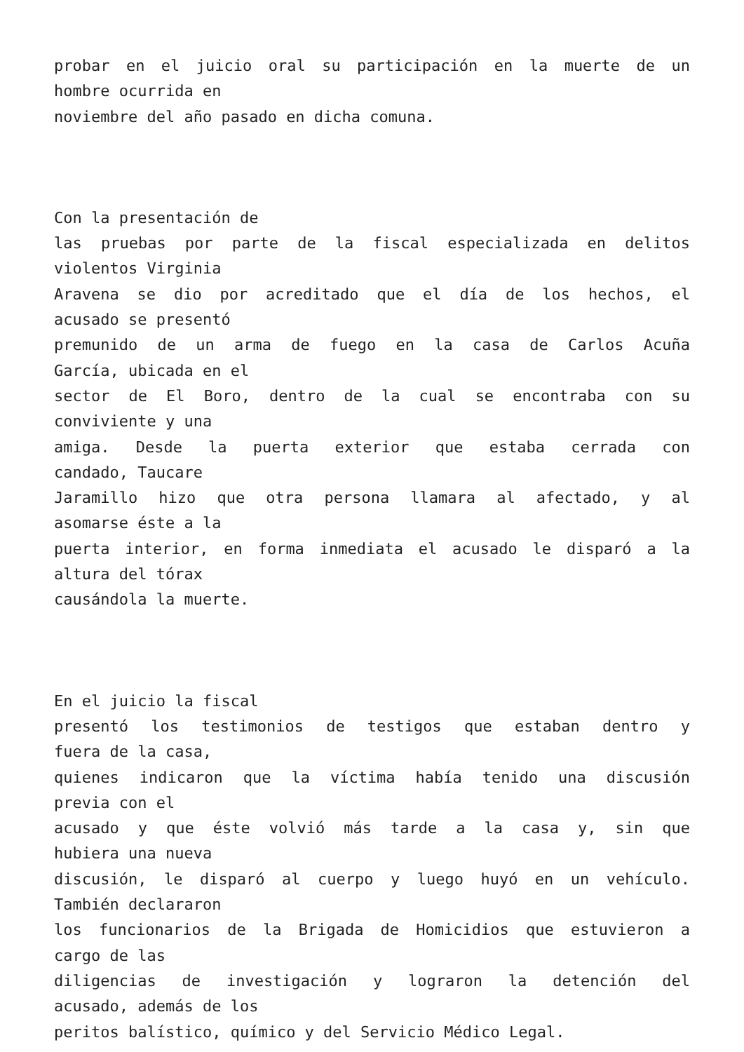probar en el juicio oral su participación en la muerte de un
hombre ocurrida en
noviembre del año pasado en dicha comuna.
Con la presentación de
las pruebas por parte de la fiscal especializada en delitos
violentos Virginia
Aravena se dio por acreditado que el día de los hechos, el
acusado se presentó
premunido de un arma de fuego en la casa de Carlos Acuña
García, ubicada en el
sector de El Boro, dentro de la cual se encontraba con su
conviviente y una
amiga. Desde la puerta exterior que estaba cerrada con
candado, Taucare
Jaramillo hizo que otra persona llamara al afectado, y al
asomarse éste a la
puerta interior, en forma inmediata el acusado le disparó a la
altura del tórax
causándola la muerte.
En el juicio la fiscal
presentó los testimonios de testigos que estaban dentro y
fuera de la casa,
quienes indicaron que la víctima había tenido una discusión
previa con el
acusado y que éste volvió más tarde a la casa y, sin que
hubiera una nueva
discusión, le disparó al cuerpo y luego huyó en un vehículo.
También declararon
los funcionarios de la Brigada de Homicidios que estuvieron a
cargo de las
diligencias de investigación y lograron la detención del
acusado, además de los
peritos balístico, químico y del Servicio Médico Legal.